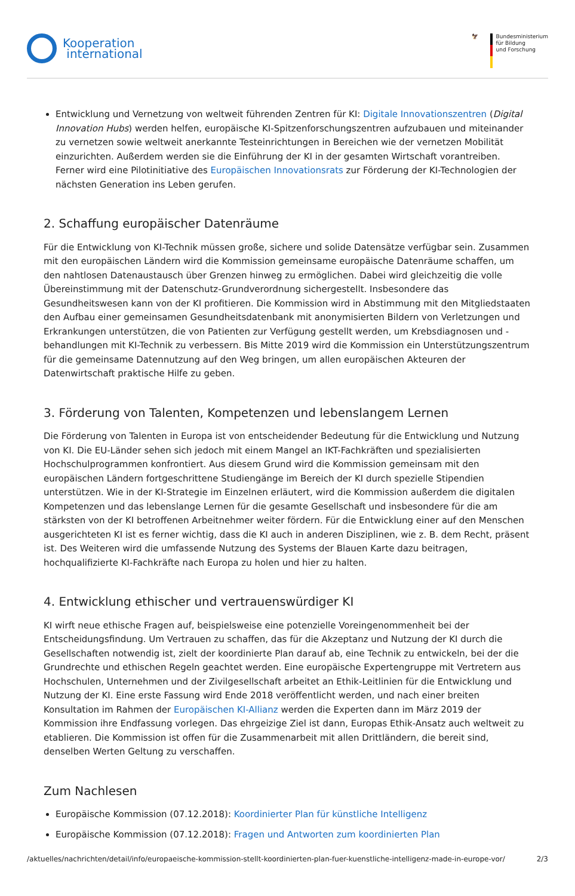Kooperation
international
🦅 Bundesministerium
für Bildung
und Forschung
Entwicklung und Vernetzung von weltweit führenden Zentren für KI: Digitale Innovationszentren (Digital Innovation Hubs) werden helfen, europäische KI-Spitzenforschungszentren aufzubauen und miteinander zu vernetzen sowie weltweit anerkannte Testeinrichtungen in Bereichen wie der vernetzen Mobilität einzurichten. Außerdem werden sie die Einführung der KI in der gesamten Wirtschaft vorantreiben. Ferner wird eine Pilotinitiative des Europäischen Innovationsrats zur Förderung der KI-Technologien der nächsten Generation ins Leben gerufen.
2. Schaffung europäischer Datenräume
Für die Entwicklung von KI-Technik müssen große, sichere und solide Datensätze verfügbar sein. Zusammen mit den europäischen Ländern wird die Kommission gemeinsame europäische Datenräume schaffen, um den nahtlosen Datenaustausch über Grenzen hinweg zu ermöglichen. Dabei wird gleichzeitig die volle Übereinstimmung mit der Datenschutz-Grundverordnung sichergestellt. Insbesondere das Gesundheitswesen kann von der KI profitieren. Die Kommission wird in Abstimmung mit den Mitgliedstaaten den Aufbau einer gemeinsamen Gesundheitsdatenbank mit anonymisierten Bildern von Verletzungen und Erkrankungen unterstützen, die von Patienten zur Verfügung gestellt werden, um Krebsdiagnosen und -behandlungen mit KI-Technik zu verbessern. Bis Mitte 2019 wird die Kommission ein Unterstützungszentrum für die gemeinsame Datennutzung auf den Weg bringen, um allen europäischen Akteuren der Datenwirtschaft praktische Hilfe zu geben.
3. Förderung von Talenten, Kompetenzen und lebenslangem Lernen
Die Förderung von Talenten in Europa ist von entscheidender Bedeutung für die Entwicklung und Nutzung von KI. Die EU-Länder sehen sich jedoch mit einem Mangel an IKT-Fachkräften und spezialisierten Hochschulprogrammen konfrontiert. Aus diesem Grund wird die Kommission gemeinsam mit den europäischen Ländern fortgeschrittene Studiengänge im Bereich der KI durch spezielle Stipendien unterstützen. Wie in der KI-Strategie im Einzelnen erläutert, wird die Kommission außerdem die digitalen Kompetenzen und das lebenslange Lernen für die gesamte Gesellschaft und insbesondere für die am stärksten von der KI betroffenen Arbeitnehmer weiter fördern. Für die Entwicklung einer auf den Menschen ausgerichteten KI ist es ferner wichtig, dass die KI auch in anderen Disziplinen, wie z. B. dem Recht, präsent ist. Des Weiteren wird die umfassende Nutzung des Systems der Blauen Karte dazu beitragen, hochqualifizierte KI-Fachkräfte nach Europa zu holen und hier zu halten.
4. Entwicklung ethischer und vertrauenswürdiger KI
KI wirft neue ethische Fragen auf, beispielsweise eine potenzielle Voreingenommenheit bei der Entscheidungsfindung. Um Vertrauen zu schaffen, das für die Akzeptanz und Nutzung der KI durch die Gesellschaften notwendig ist, zielt der koordinierte Plan darauf ab, eine Technik zu entwickeln, bei der die Grundrechte und ethischen Regeln geachtet werden. Eine europäische Expertengruppe mit Vertretern aus Hochschulen, Unternehmen und der Zivilgesellschaft arbeitet an Ethik-Leitlinien für die Entwicklung und Nutzung der KI. Eine erste Fassung wird Ende 2018 veröffentlicht werden, und nach einer breiten Konsultation im Rahmen der Europäischen KI-Allianz werden die Experten dann im März 2019 der Kommission ihre Endfassung vorlegen. Das ehrgeizige Ziel ist dann, Europas Ethik-Ansatz auch weltweit zu etablieren. Die Kommission ist offen für die Zusammenarbeit mit allen Drittländern, die bereit sind, denselben Werten Geltung zu verschaffen.
Zum Nachlesen
Europäische Kommission (07.12.2018): Koordinierter Plan für künstliche Intelligenz
Europäische Kommission (07.12.2018): Fragen und Antworten zum koordinierten Plan
/aktuelles/nachrichten/detail/info/europaeische-kommission-stellt-koordinierten-plan-fuer-kuenstliche-intelligenz-made-in-europe-vor/ 2/3